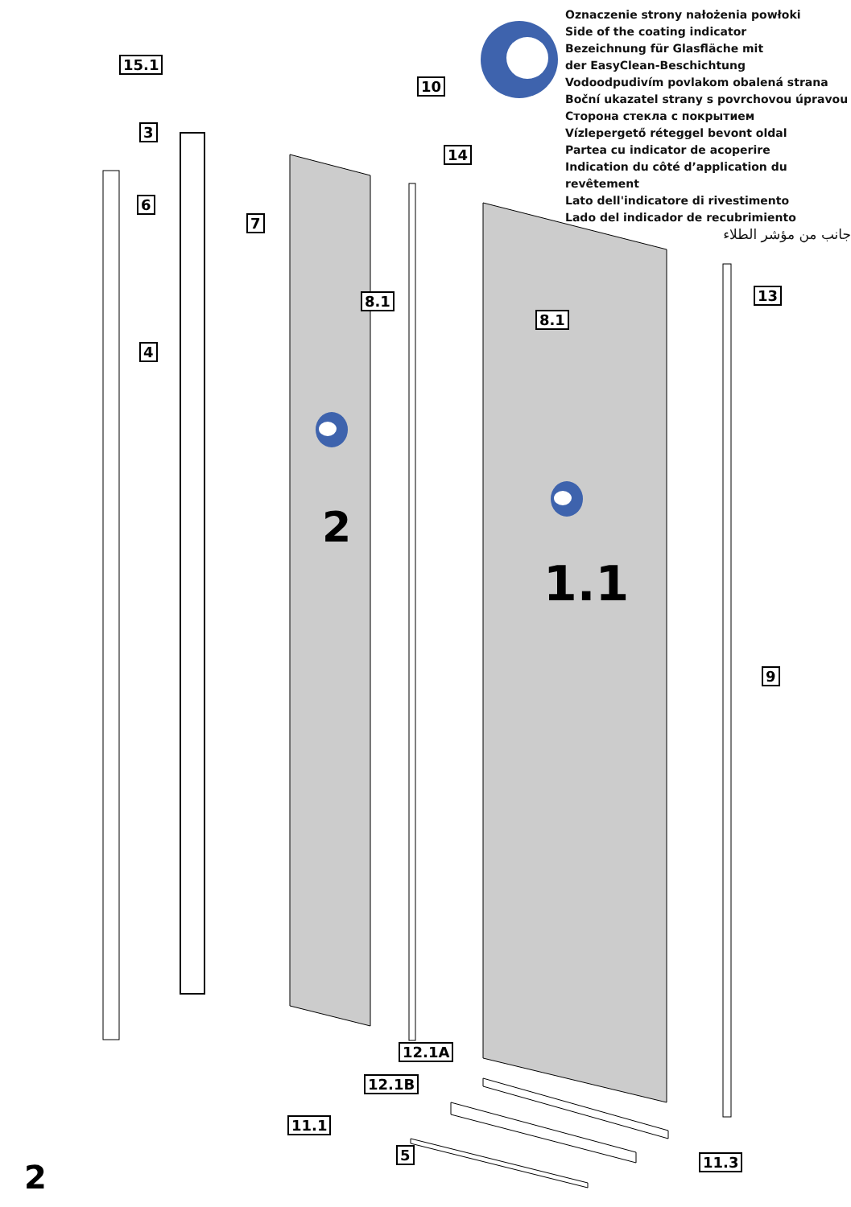Oznaczenie strony nałożenia powłoki
Side of the coating indicator
Bezeichnung für Glasfläche mit
der EasyClean-Beschichtung
Vodoodpudivím povlakom obalená strana
Boční ukazatel strany s povrchovou úpravou
Сторона стекла с покрытием
Vízlepergető réteggel bevont oldal
Partea cu indicator de acoperire
Indication du côté d’application du revêtement
Lato dell'indicatore di rivestimento
Lado del indicador de recubrimiento
جانب من مؤشر الطلاء
15.1
3
6
7
4
10
14
8.1
8.1
13
2
1.1
9
12.1A
12.1B
11.1
5 11.3
2